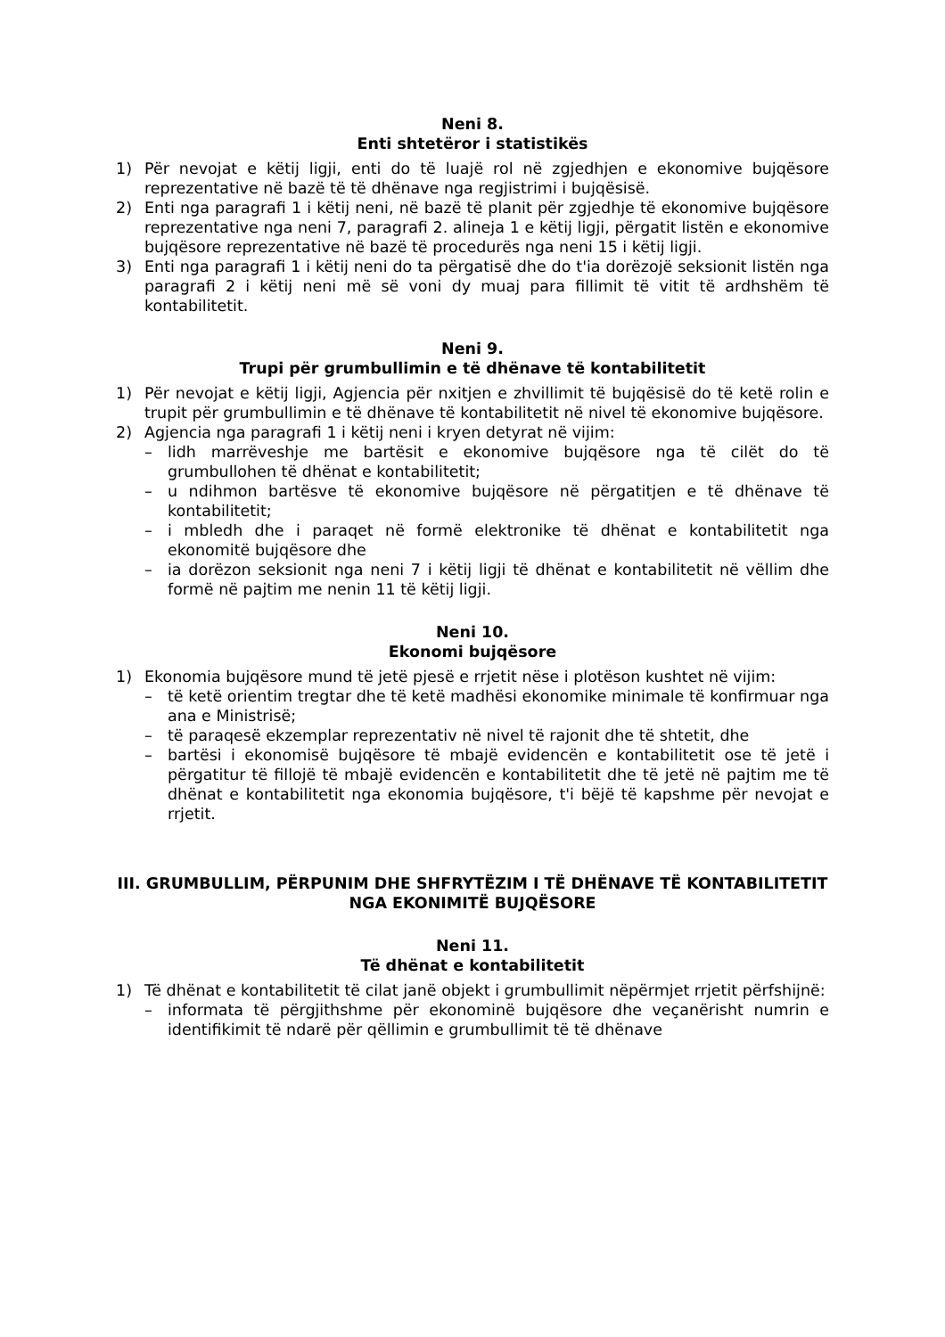Neni 8.
Enti shtetëror i statistikës
1) Për nevojat e këtij ligji, enti do të luajë rol në zgjedhjen e ekonomive bujqësore reprezentative në bazë të të dhënave nga regjistrimi i bujqësisë.
2) Enti nga paragrafi 1 i këtij neni, në bazë të planit për zgjedhje të ekonomive bujqësore reprezentative nga neni 7, paragrafi 2. alineja 1 e këtij ligji, përgatit listën e ekonomive bujqësore reprezentative në bazë të procedurës nga neni 15 i këtij ligji.
3) Enti nga paragrafi 1 i këtij neni do ta përgatisë dhe do t'ia dorëzojë seksionit listën nga paragrafi 2 i këtij neni më së voni dy muaj para fillimit të vitit të ardhshëm të kontabilitetit.
Neni 9.
Trupi për grumbullimin e të dhënave të kontabilitetit
1) Për nevojat e këtij ligji, Agjencia për nxitjen e zhvillimit të bujqësisë do të ketë rolin e trupit për grumbullimin e të dhënave të kontabilitetit në nivel të ekonomive bujqësore.
2) Agjencia nga paragrafi 1 i këtij neni i kryen detyrat në vijim:
– lidh marrëveshje me bartësit e ekonomive bujqësore nga të cilët do të grumbullohen të dhënat e kontabilitetit;
– u ndihmon bartësve të ekonomive bujqësore në përgatitjen e të dhënave të kontabilitetit;
– i mbledh dhe i paraqet në formë elektronike të dhënat e kontabilitetit nga ekonomitë bujqësore dhe
– ia dorëzon seksionit nga neni 7 i këtij ligji të dhënat e kontabilitetit në vëllim dhe formë në pajtim me nenin 11 të këtij ligji.
Neni 10.
Ekonomi bujqësore
1) Ekonomia bujqësore mund të jetë pjesë e rrjetit nëse i plotëson kushtet në vijim:
– të ketë orientim tregtar dhe të ketë madhësi ekonomike minimale të konfirmuar nga ana e Ministrisë;
– të paraqesë ekzemplar reprezentativ në nivel të rajonit dhe të shtetit, dhe
– bartësi i ekonomisë bujqësore të mbajë evidencën e kontabilitetit ose të jetë i përgatitur të fillojë të mbajë evidencën e kontabilitetit dhe të jetë në pajtim me të dhënat e kontabilitetit nga ekonomia bujqësore, t'i bëjë të kapshme për nevojat e rrjetit.
III. GRUMBULLIM, PËRPUNIM DHE SHFRYTËZIM I TË DHËNAVE TË KONTABILITETIT NGA EKONIMITË BUJQËSORE
Neni 11.
Të dhënat e kontabilitetit
1) Të dhënat e kontabilitetit të cilat janë objekt i grumbullimit nëpërmjet rrjetit përfshijnë:
– informata të përgjithshme për ekonominë bujqësore dhe veçanërisht numrin e identifikimit të ndarë për qëllimin e grumbullimit të të dhënave